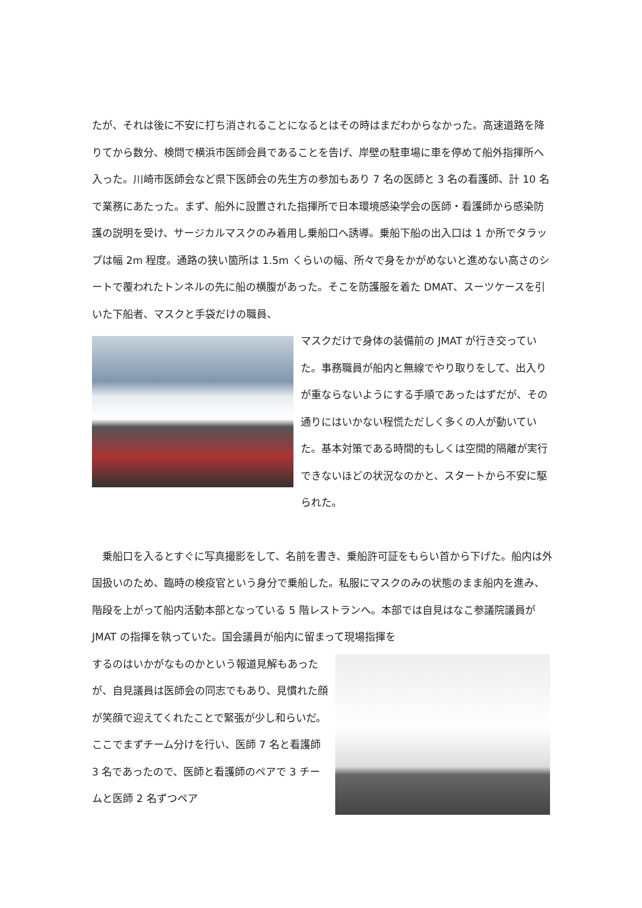たが、それは後に不安に打ち消されることになるとはその時はまだわからなかった。高速道路を降りてから数分、検問で横浜市医師会員であることを告げ、岸壁の駐車場に車を停めて船外指揮所へ入った。川崎市医師会など県下医師会の先生方の参加もあり 7 名の医師と 3 名の看護師、計 10 名で業務にあたった。まず、船外に設置された指揮所で日本環境感染学会の医師・看護師から感染防護の説明を受け、サージカルマスクのみ着用し乗船口へ誘導。乗船下船の出入口は 1 か所でタラップは幅 2m 程度。通路の狭い箇所は 1.5m くらいの幅、所々で身をかがめないと進めない高さのシートで覆われたトンネルの先に船の横腹があった。そこを防護服を着た DMAT、スーツケースを引いた下船者、マスクと手袋だけの職員、
マスクだけで身体の装備前の JMAT が行き交っていた。事務職員が船内と無線でやり取りをして、出入りが重ならないようにする手順であったはずだが、その通りにはいかない程慌ただしく多くの人が動いていた。基本対策である時間的もしくは空間的隔離が実行できないほどの状況なのかと、スタートから不安に駆られた。
　乗船口を入るとすぐに写真撮影をして、名前を書き、乗船許可証をもらい首から下げた。船内は外国扱いのため、臨時の検疫官という身分で乗船した。私服にマスクのみの状態のまま船内を進み、階段を上がって船内活動本部となっている 5 階レストランへ。本部では自見はなこ参議院議員が JMAT の指揮を執っていた。国会議員が船内に留まって現場指揮を
するのはいかがなものかという報道見解もあったが、自見議員は医師会の同志でもあり、見慣れた顔が笑顔で迎えてくれたことで緊張が少し和らいだ。ここでまずチーム分けを行い、医師 7 名と看護師 3 名であったので、医師と看護師のペアで 3 チームと医師 2 名ずつペア